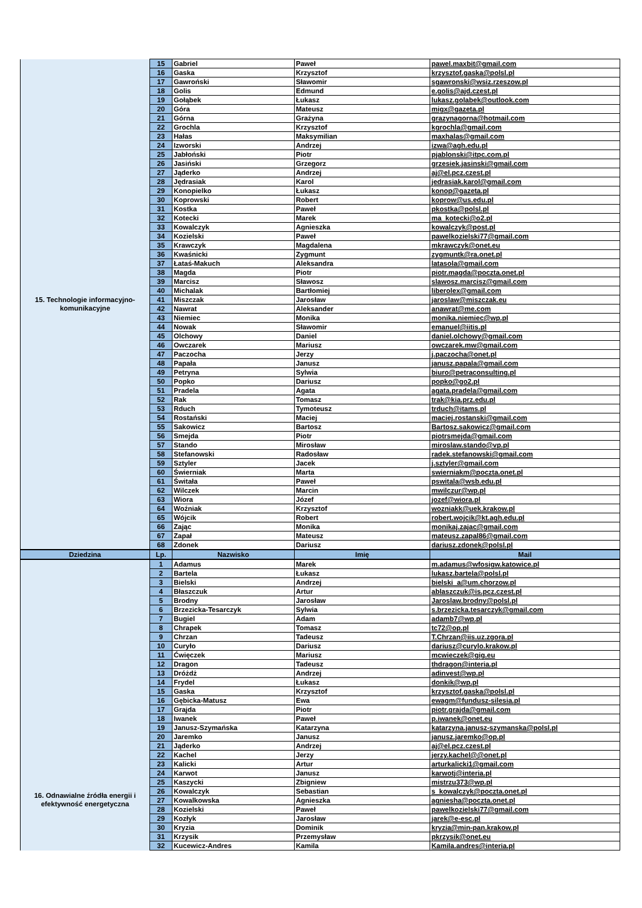| 15. Technologie informacyjno-komunikacyjne | 15 | Gabriel | Paweł | pawel.maxbit@gmail.com |
| | 16 | Gaska | Krzysztof | krzysztof.gaska@polsl.pl |
| | 17 | Gawroński | Sławomir | sgawronski@wsiz.rzeszow.pl |
| | 18 | Golis | Edmund | e.golis@ajd.czest.pl |
| | 19 | Gołąbek | Łukasz | lukasz.golabek@outlook.com |
| | 20 | Góra | Mateusz | migx@gazeta.pl |
| | 21 | Górna | Grażyna | grazynagorna@hotmail.com |
| | 22 | Grochla | Krzysztof | kgrochla@gmail.com |
| | 23 | Hałas | Maksymilian | maxhalas@gmail.com |
| | 24 | Izworski | Andrzej | izwa@agh.edu.pl |
| | 25 | Jabłoński | Piotr | pjablonski@itpc.com.pl |
| | 26 | Jasiński | Grzegorz | grzesiek.jasinski@gmail.com |
| | 27 | Jąderko | Andrzej | aj@el.pcz.czest.pl |
| | 28 | Jędrasiak | Karol | jedrasiak.karol@gmail.com |
| | 29 | Konopielko | Łukasz | konop@gazeta.pl |
| | 30 | Koprowski | Robert | koprow@us.edu.pl |
| | 31 | Kostka | Paweł | pkostka@polsl.pl |
| | 32 | Kotecki | Marek | ma_kotecki@o2.pl |
| | 33 | Kowalczyk | Agnieszka | kowalczyk@post.pl |
| | 34 | Kozielski | Paweł | pawelkozielski77@gmail.com |
| | 35 | Krawczyk | Magdalena | mkrawczyk@onet.eu |
| | 36 | Kwaśnicki | Zygmunt | zygmuntk@ra.onet.pl |
| | 37 | Łataś-Makuch | Aleksandra | latasola@gmail.com |
| | 38 | Magda | Piotr | piotr.magda@poczta.onet.pl |
| | 39 | Marcisz | Sławosz | slawosz.marcisz@gmail.com |
| | 40 | Michalak | Bartłomiej | liberolex@gmail.com |
| | 41 | Miszczak | Jarosław | jaroslaw@miszczak.eu |
| | 42 | Nawrat | Aleksander | anawrat@me.com |
| | 43 | Niemiec | Monika | monika.niemiec@wp.pl |
| | 44 | Nowak | Sławomir | emanuel@iitis.pl |
| | 45 | Olchowy | Daniel | daniel.olchowy@gmail.com |
| | 46 | Owczarek | Mariusz | owczarek.mw@gmail.com |
| | 47 | Paczocha | Jerzy | j.paczocha@onet.pl |
| | 48 | Papała | Janusz | janusz.papala@gmail.com |
| | 49 | Petryna | Sylwia | biuro@petraconsulting.pl |
| | 50 | Popko | Dariusz | popko@go2.pl |
| | 51 | Pradela | Agata | agata.pradela@gmail.com |
| | 52 | Rak | Tomasz | trak@kia.prz.edu.pl |
| | 53 | Rduch | Tymoteusz | trduch@itams.pl |
| | 54 | Rostański | Maciej | maciej.rostanski@gmail.com |
| | 55 | Sakowicz | Bartosz | Bartosz.sakowicz@gmail.com |
| | 56 | Smejda | Piotr | piotrsmejda@gmail.com |
| | 57 | Stando | Mirosław | miroslaw.stando@vp.pl |
| | 58 | Stefanowski | Radosław | radek.stefanowski@gmail.com |
| | 59 | Sztyler | Jacek | j.sztyler@gmail.com |
| | 60 | Świerniak | Marta | swierniakm@poczta.onet.pl |
| | 61 | Świtała | Paweł | pswitala@wsb.edu.pl |
| | 62 | Wilczek | Marcin | mwilczur@wp.pl |
| | 63 | Wiora | Józef | jozef@wiora.pl |
| | 64 | Woźniak | Krzysztof | wozniakk@uek.krakow.pl |
| | 65 | Wójcik | Robert | robert.wojcik@kt.agh.edu.pl |
| | 66 | Zając | Monika | monikaj.zajac@gmail.com |
| | 67 | Zapał | Mateusz | mateusz.zapal86@gmail.com |
| | 68 | Zdonek | Dariusz | dariusz.zdonek@polsl.pl |
| Dziedzina | Lp. | Nazwisko | Imię | Mail |
| 16. Odnawialne źródła energii i efektywność energetyczna | 1 | Adamus | Marek | m.adamus@wfosigw.katowice.pl |
| | 2 | Bartela | Łukasz | lukasz.bartela@polsl.pl |
| | 3 | Bielski | Andrzej | bielski_a@um.chorzow.pl |
| | 4 | Błaszczuk | Artur | ablaszczuk@is.pcz.czest.pl |
| | 5 | Brodny | Jarosław | Jaroslaw.brodny@polsl.pl |
| | 6 | Brzezicka-Tesarczyk | Sylwia | s.brzezicka.tesarczyk@gmail.com |
| | 7 | Bugiel | Adam | adamb7@wp.pl |
| | 8 | Chrapek | Tomasz | tc72@op.pl |
| | 9 | Chrzan | Tadeusz | T.Chrzan@iis.uz.zgora.pl |
| | 10 | Curyło | Dariusz | dariusz@curylo.krakow.pl |
| | 11 | Ćwięczek | Mariusz | mcwieczek@gig.eu |
| | 12 | Dragon | Tadeusz | thdragon@interia.pl |
| | 13 | Dróżdż | Andrzej | adinvest@wp.pl |
| | 14 | Frydel | Łukasz | donkik@wp.pl |
| | 15 | Gaska | Krzysztof | krzysztof.gaska@polsl.pl |
| | 16 | Gębicka-Matusz | Ewa | ewagm@fundusz-silesia.pl |
| | 17 | Grajda | Piotr | piotr.grajda@gmail.com |
| | 18 | Iwanek | Paweł | p.iwanek@onet.eu |
| | 19 | Janusz-Szymańska | Katarzyna | katarzyna.janusz-szymanska@polsl.pl |
| | 20 | Jaremko | Janusz | janusz.jaremko@op.pl |
| | 21 | Jąderko | Andrzej | aj@el.pcz.czest.pl |
| | 22 | Kachel | Jerzy | jerzy.kachel@@onet.pl |
| | 23 | Kalicki | Artur | arturkalicki1@gmail.com |
| | 24 | Karwot | Janusz | karwotj@interia.pl |
| | 25 | Kaszycki | Zbigniew | mistrzu373@wp.pl |
| | 26 | Kowalczyk | Sebastian | s_kowalczyk@poczta.onet.pl |
| | 27 | Kowalkowska | Agnieszka | agniesha@poczta.onet.pl |
| | 28 | Kozielski | Paweł | pawelkozielski77@gmail.com |
| | 29 | Kozłyk | Jarosław | jarek@e-esc.pl |
| | 30 | Kryzia | Dominik | kryzia@min-pan.krakow.pl |
| | 31 | Krzysik | Przemysław | pkrzysik@onet.eu |
| | 32 | Kucewicz-Andres | Kamila | Kamila.andres@interia.pl |